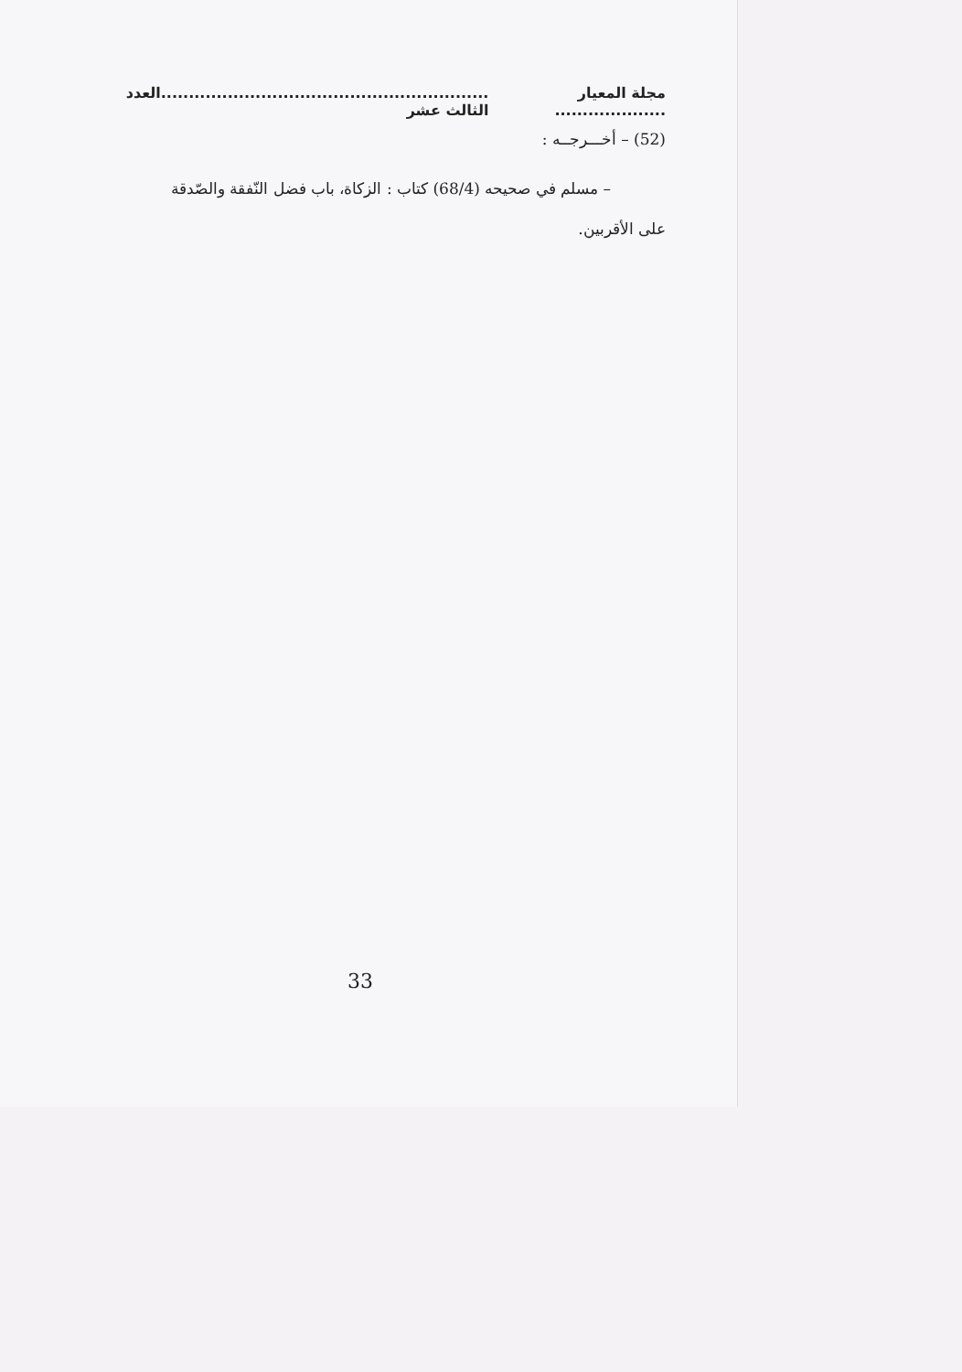مجلة المعيار .................... ...........................................................العدد الثالث عشر
(52) – أخـــرجــه :
– مسلم في صحيحه (68/4) كتاب : الزكاة، باب فضل النّفقة والصّدقة
على الأقربين.
33